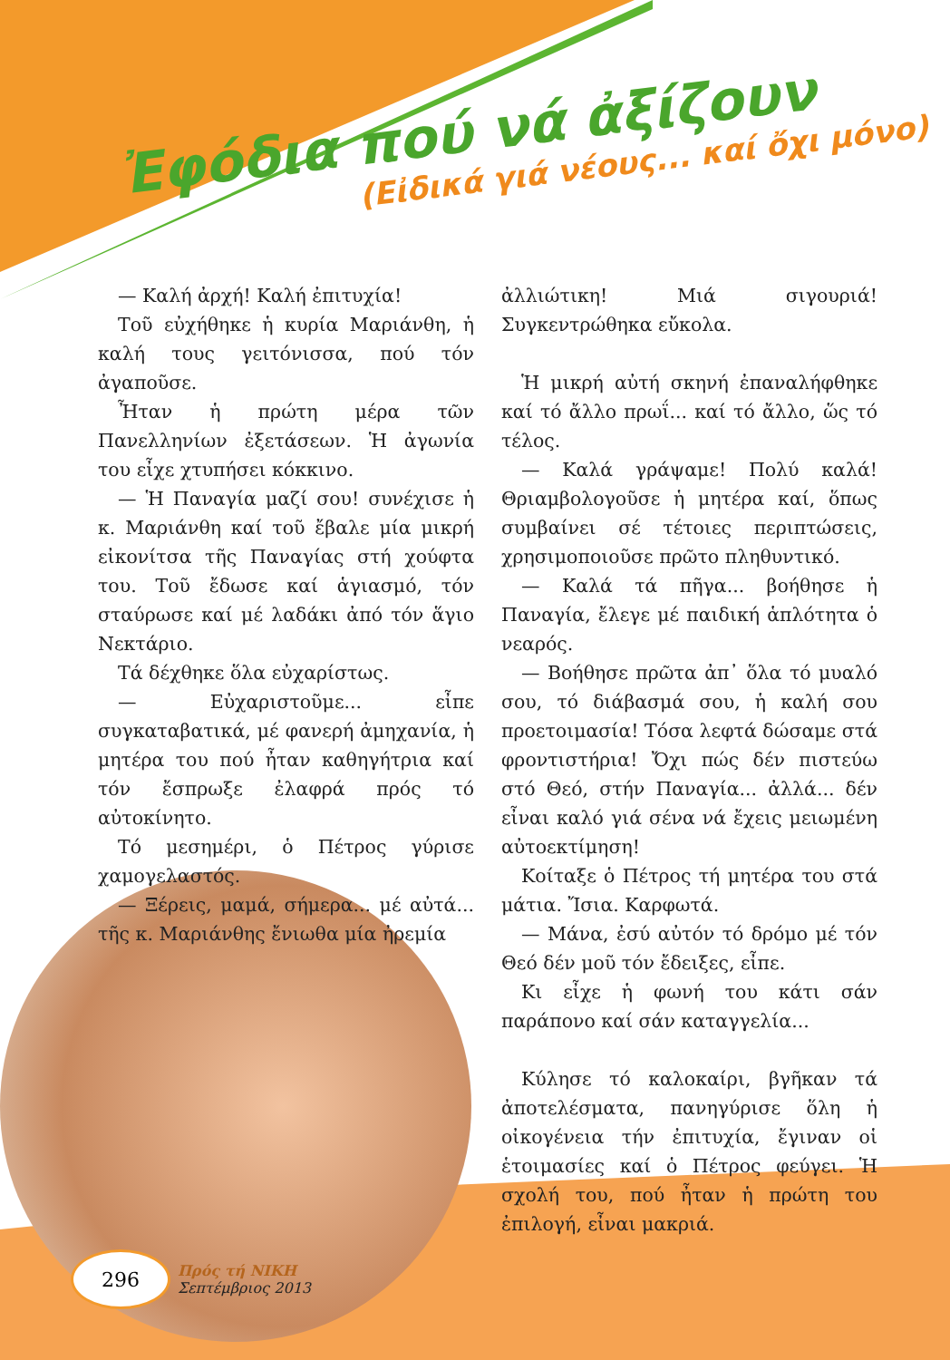Ἐφόδια πού νά ἀξίζουν
(Εἰδικά γιά νέους... καί ὄχι μόνο)
— Καλή ἀρχή! Καλή ἐπιτυχία!
Τοῦ εὐχήθηκε ἡ κυρία Μαριάνθη, ἡ καλή τους γειτόνισσα, πού τόν ἀγαποῦσε.
Ἦταν ἡ πρώτη μέρα τῶν Πανελληνίων ἐξετάσεων. Ἡ ἀγωνία του εἶχε χτυπήσει κόκκινο.
— Ἡ Παναγία μαζί σου! συνέχισε ἡ κ. Μαριάνθη καί τοῦ ἔβαλε μία μικρή εἰκονίτσα τῆς Παναγίας στή χούφτα του. Τοῦ ἔδωσε καί ἁγιασμό, τόν σταύρωσε καί μέ λαδάκι ἀπό τόν ἅγιο Νεκτάριο.
Τά δέχθηκε ὅλα εὐχαρίστως.
— Εὐχαριστοῦμε... εἶπε συγκαταβατικά, μέ φανερή ἀμηχανία, ἡ μητέρα του πού ἦταν καθηγήτρια καί τόν ἔσπρωξε ἐλαφρά πρός τό αὐτοκίνητο.
Τό μεσημέρι, ὁ Πέτρος γύρισε χαμογελαστός.
— Ξέρεις, μαμά, σήμερα... μέ αὐτά... τῆς κ. Μαριάνθης ἔνιωθα μία ἠρεμία
ἀλλιώτικη! Μιά σιγουριά! Συγκεντρώθηκα εὔκολα.
Ἡ μικρή αὐτή σκηνή ἐπαναλήφθηκε καί τό ἄλλο πρωΐ... καί τό ἄλλο, ὥς τό τέλος.
— Καλά γράψαμε! Πολύ καλά! Θριαμβολογοῦσε ἡ μητέρα καί, ὅπως συμβαίνει σέ τέτοιες περιπτώσεις, χρησιμοποιοῦσε πρῶτο πληθυντικό.
— Καλά τά πῆγα... βοήθησε ἡ Παναγία, ἔλεγε μέ παιδική ἁπλότητα ὁ νεαρός.
— Βοήθησε πρῶτα ἀπ᾽ ὅλα τό μυαλό σου, τό διάβασμά σου, ἡ καλή σου προετοιμασία! Τόσα λεφτά δώσαμε στά φροντιστήρια! Ὄχι πώς δέν πιστεύω στό Θεό, στήν Παναγία... ἀλλά... δέν εἶναι καλό γιά σένα νά ἔχεις μειωμένη αὐτοεκτίμηση!
Κοίταξε ὁ Πέτρος τή μητέρα του στά μάτια. Ἴσια. Καρφωτά.
— Μάνα, ἐσύ αὐτόν τό δρόμο μέ τόν Θεό δέν μοῦ τόν ἔδειξες, εἶπε.
Κι εἶχε ἡ φωνή του κάτι σάν παράπονο καί σάν καταγγελία...
Κύλησε τό καλοκαίρι, βγῆκαν τά ἀποτελέσματα, πανηγύρισε ὅλη ἡ οἰκογένεια τήν ἐπιτυχία, ἔγιναν οἱ ἑτοιμασίες καί ὁ Πέτρος φεύγει. Ἡ σχολή του, πού ἦταν ἡ πρώτη του ἐπιλογή, εἶναι μακριά.
296
Πρός τή ΝΙΚΗ
Σεπτέμβριος 2013